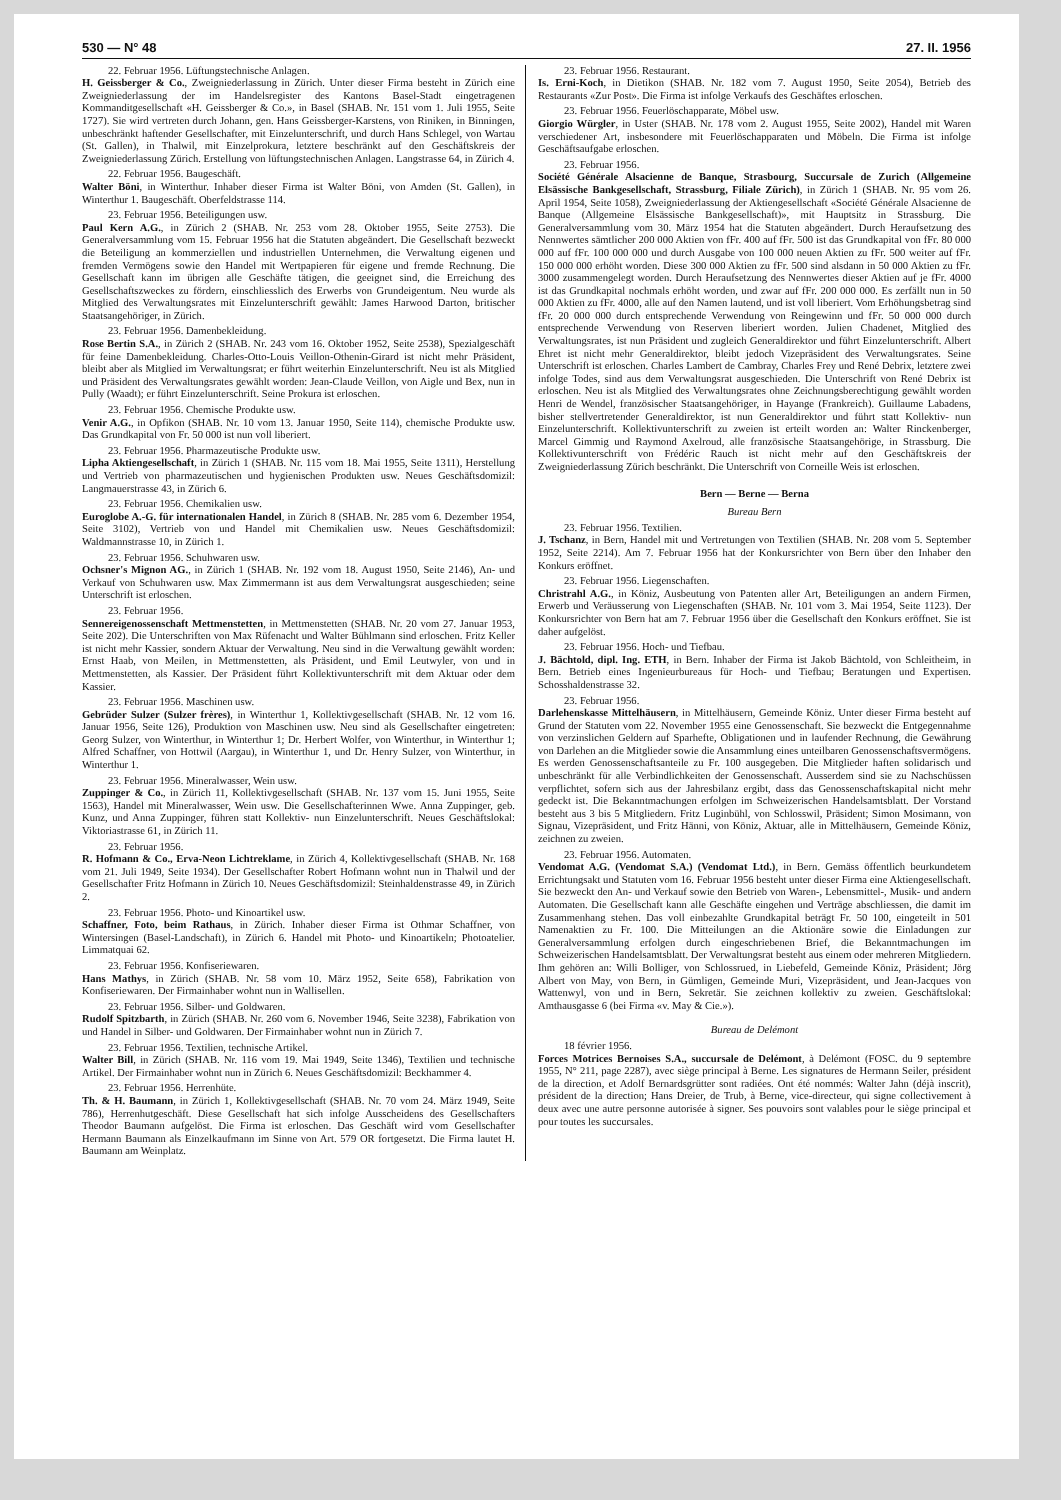530 — N° 48 27. II. 1956
22. Februar 1956. Lüftungstechnische Anlagen.
H. Geissberger & Co., Zweigniederlassung in Zürich. Unter dieser Firma besteht in Zürich eine Zweigniederlassung der im Handelsregister des Kantons Basel-Stadt eingetragenen Kommanditgesellschaft «H. Geissberger & Co.», in Basel (SHAB. Nr. 151 vom 1. Juli 1955, Seite 1727). Sie wird vertreten durch Johann, gen. Hans Geissberger-Karstens, von Riniken, in Binningen, unbeschränkt haftender Gesellschafter, mit Einzelunterschrift, und durch Hans Schlegel, von Wartau (St. Gallen), in Thalwil, mit Einzelprokura, letztere beschränkt auf den Geschäftskreis der Zweigniederlassung Zürich. Erstellung von lüftungstechnischen Anlagen. Langstrasse 64, in Zürich 4.
22. Februar 1956. Baugeschäft.
Walter Böni, in Winterthur. Inhaber dieser Firma ist Walter Böni, von Amden (St. Gallen), in Winterthur 1. Baugeschäft. Oberfeldstrasse 114.
23. Februar 1956. Beteiligungen usw.
Paul Kern A.G., in Zürich 2 (SHAB. Nr. 253 vom 28. Oktober 1955, Seite 2753). Die Generalversammlung vom 15. Februar 1956 hat die Statuten abgeändert. Die Gesellschaft bezweckt die Beteiligung an kommerziellen und industriellen Unternehmen, die Verwaltung eigenen und fremden Vermögens sowie den Handel mit Wertpapieren für eigene und fremde Rechnung. Die Gesellschaft kann im übrigen alle Geschäfte tätigen, die geeignet sind, die Erreichung des Gesellschaftszweckes zu fördern, einschliesslich des Erwerbs von Grundeigentum. Neu wurde als Mitglied des Verwaltungsrates mit Einzelunterschrift gewählt: James Harwood Darton, britischer Staatsangehöriger, in Zürich.
23. Februar 1956. Damenbekleidung.
Rose Bertin S.A., in Zürich 2 (SHAB. Nr. 243 vom 16. Oktober 1952, Seite 2538), Spezialgeschäft für feine Damenbekleidung. Charles-Otto-Louis Veillon-Othenin-Girard ist nicht mehr Präsident, bleibt aber als Mitglied im Verwaltungsrat; er führt weiterhin Einzelunterschrift. Neu ist als Mitglied und Präsident des Verwaltungsrates gewählt worden: Jean-Claude Veillon, von Aigle und Bex, nun in Pully (Waadt); er führt Einzelunterschrift. Seine Prokura ist erloschen.
23. Februar 1956. Chemische Produkte usw.
Venir A.G., in Opfikon (SHAB. Nr. 10 vom 13. Januar 1950, Seite 114), chemische Produkte usw. Das Grundkapital von Fr. 50 000 ist nun voll liberiert.
23. Februar 1956. Pharmazeutische Produkte usw.
Lipha Aktiengesellschaft, in Zürich 1 (SHAB. Nr. 115 vom 18. Mai 1955, Seite 1311), Herstellung und Vertrieb von pharmazeutischen und hygienischen Produkten usw. Neues Geschäftsdomizil: Langmauerstrasse 43, in Zürich 6.
23. Februar 1956. Chemikalien usw.
Euroglobe A.-G. für internationalen Handel, in Zürich 8 (SHAB. Nr. 285 vom 6. Dezember 1954, Seite 3102), Vertrieb von und Handel mit Chemikalien usw. Neues Geschäftsdomizil: Waldmannstrasse 10, in Zürich 1.
23. Februar 1956. Schuhwaren usw.
Ochsner's Mignon AG., in Zürich 1 (SHAB. Nr. 192 vom 18. August 1950, Seite 2146), An- und Verkauf von Schuhwaren usw. Max Zimmermann ist aus dem Verwaltungsrat ausgeschieden; seine Unterschrift ist erloschen.
23. Februar 1956.
Sennereigenossenschaft Mettmenstetten, in Mettmenstetten (SHAB. Nr. 20 vom 27. Januar 1953, Seite 202). Die Unterschriften von Max Rüfenacht und Walter Bühlmann sind erloschen. Fritz Keller ist nicht mehr Kassier, sondern Aktuar der Verwaltung. Neu sind in die Verwaltung gewählt worden: Ernst Haab, von Meilen, in Mettmenstetten, als Präsident, und Emil Leutwyler, von und in Mettmenstetten, als Kassier. Der Präsident führt Kollektivunterschrift mit dem Aktuar oder dem Kassier.
23. Februar 1956. Maschinen usw.
Gebrüder Sulzer (Sulzer frères), in Winterthur 1, Kollektivgesellschaft (SHAB. Nr. 12 vom 16. Januar 1956, Seite 126), Produktion von Maschinen usw. Neu sind als Gesellschafter eingetreten: Georg Sulzer, von Winterthur, in Winterthur 1; Dr. Herbert Wolfer, von Winterthur, in Winterthur 1; Alfred Schaffner, von Hottwil (Aargau), in Winterthur 1, und Dr. Henry Sulzer, von Winterthur, in Winterthur 1.
23. Februar 1956. Mineralwasser, Wein usw.
Zuppinger & Co., in Zürich 11, Kollektivgesellschaft (SHAB. Nr. 137 vom 15. Juni 1955, Seite 1563), Handel mit Mineralwasser, Wein usw. Die Gesellschafterinnen Wwe. Anna Zuppinger, geb. Kunz, und Anna Zuppinger, führen statt Kollektiv- nun Einzelunterschrift. Neues Geschäftslokal: Viktoriastrasse 61, in Zürich 11.
23. Februar 1956.
R. Hofmann & Co., Erva-Neon Lichtreklame, in Zürich 4, Kollektivgesellschaft (SHAB. Nr. 168 vom 21. Juli 1949, Seite 1934). Der Gesellschafter Robert Hofmann wohnt nun in Thalwil und der Gesellschafter Fritz Hofmann in Zürich 10. Neues Geschäftsdomizil: Steinhaldenstrasse 49, in Zürich 2.
23. Februar 1956. Photo- und Kinoartikel usw.
Schaffner, Foto, beim Rathaus, in Zürich. Inhaber dieser Firma ist Othmar Schaffner, von Wintersingen (Basel-Landschaft), in Zürich 6. Handel mit Photo- und Kinoartikeln; Photoatelier. Limmatquai 62.
23. Februar 1956. Konfiseriewaren.
Hans Mathys, in Zürich (SHAB. Nr. 58 vom 10. März 1952, Seite 658), Fabrikation von Konfiseriewaren. Der Firmainhaber wohnt nun in Wallisellen.
23. Februar 1956. Silber- und Goldwaren.
Rudolf Spitzbarth, in Zürich (SHAB. Nr. 260 vom 6. November 1946, Seite 3238), Fabrikation von und Handel in Silber- und Goldwaren. Der Firmainhaber wohnt nun in Zürich 7.
23. Februar 1956. Textilien, technische Artikel.
Walter Bill, in Zürich (SHAB. Nr. 116 vom 19. Mai 1949, Seite 1346), Textilien und technische Artikel. Der Firmainhaber wohnt nun in Zürich 6. Neues Geschäftsdomizil: Beckhammer 4.
23. Februar 1956. Herrenhüte.
Th. & H. Baumann, in Zürich 1, Kollektivgesellschaft (SHAB. Nr. 70 vom 24. März 1949, Seite 786), Herrenhutgeschäft. Diese Gesellschaft hat sich infolge Ausscheidens des Gesellschafters Theodor Baumann aufgelöst. Die Firma ist erloschen. Das Geschäft wird vom Gesellschafter Hermann Baumann als Einzelkaufmann im Sinne von Art. 579 OR fortgesetzt. Die Firma lautet H. Baumann am Weinplatz.
23. Februar 1956. Restaurant.
Is. Erni-Koch, in Dietikon (SHAB. Nr. 182 vom 7. August 1950, Seite 2054), Betrieb des Restaurants «Zur Post». Die Firma ist infolge Verkaufs des Geschäftes erloschen.
23. Februar 1956. Feuerlöschapparate, Möbel usw.
Giorgio Würgler, in Uster (SHAB. Nr. 178 vom 2. August 1955, Seite 2002), Handel mit Waren verschiedener Art, insbesondere mit Feuerlöschapparaten und Möbeln. Die Firma ist infolge Geschäftsaufgabe erloschen.
23. Februar 1956.
Société Générale Alsacienne de Banque, Strasbourg, Succursale de Zurich (Allgemeine Elsässische Bankgesellschaft, Strassburg, Filiale Zürich), in Zürich 1 (SHAB. Nr. 95 vom 26. April 1954, Seite 1058), Zweigniederlassung der Aktiengesellschaft «Société Générale Alsacienne de Banque (Allgemeine Elsässische Bankgesellschaft)», mit Hauptsitz in Strassburg. Die Generalversammlung vom 30. März 1954 hat die Statuten abgeändert. Durch Heraufsetzung des Nennwertes sämtlicher 200 000 Aktien von fFr. 400 auf fFr. 500 ist das Grundkapital von fFr. 80 000 000 auf fFr. 100 000 000 und durch Ausgabe von 100 000 neuen Aktien zu fFr. 500 weiter auf fFr. 150 000 000 erhöht worden. Diese 300 000 Aktien zu fFr. 500 sind alsdann in 50 000 Aktien zu fFr. 3000 zusammengelegt worden. Durch Heraufsetzung des Nennwertes dieser Aktien auf je fFr. 4000 ist das Grundkapital nochmals erhöht worden, und zwar auf fFr. 200 000 000. Es zerfällt nun in 50 000 Aktien zu fFr. 4000, alle auf den Namen lautend, und ist voll liberiert. Vom Erhöhungsbetrag sind fFr. 20 000 000 durch entsprechende Verwendung von Reingewinn und fFr. 50 000 000 durch entsprechende Verwendung von Reserven liberiert worden. Julien Chadenet, Mitglied des Verwaltungsrates, ist nun Präsident und zugleich Generaldirektor und führt Einzelunterschrift. Albert Ehret ist nicht mehr Generaldirektor, bleibt jedoch Vizepräsident des Verwaltungsrates. Seine Unterschrift ist erloschen. Charles Lambert de Cambray, Charles Frey und René Debrix, letztere zwei infolge Todes, sind aus dem Verwaltungsrat ausgeschieden. Die Unterschrift von René Debrix ist erloschen. Neu ist als Mitglied des Verwaltungsrates ohne Zeichnungsberechtigung gewählt worden Henri de Wendel, französischer Staatsangehöriger, in Hayange (Frankreich). Guillaume Labadens, bisher stellvertretender Generaldirektor, ist nun Generaldirektor und führt statt Kollektiv- nun Einzelunterschrift. Kollektivunterschrift zu zweien ist erteilt worden an: Walter Rinckenberger, Marcel Gimmig und Raymond Axelroud, alle französische Staatsangehörige, in Strassburg. Die Kollektivunterschrift von Frédéric Rauch ist nicht mehr auf den Geschäftskreis der Zweigniederlassung Zürich beschränkt. Die Unterschrift von Corneille Weis ist erloschen.
Bern — Berne — Berna
Bureau Bern
23. Februar 1956. Textilien.
J. Tschanz, in Bern, Handel mit und Vertretungen von Textilien (SHAB. Nr. 208 vom 5. September 1952, Seite 2214). Am 7. Februar 1956 hat der Konkursrichter von Bern über den Inhaber den Konkurs eröffnet.
23. Februar 1956. Liegenschaften.
Christrahl A.G., in Köniz, Ausbeutung von Patenten aller Art, Beteiligungen an andern Firmen, Erwerb und Veräusserung von Liegenschaften (SHAB. Nr. 101 vom 3. Mai 1954, Seite 1123). Der Konkursrichter von Bern hat am 7. Februar 1956 über die Gesellschaft den Konkurs eröffnet. Sie ist daher aufgelöst.
23. Februar 1956. Hoch- und Tiefbau.
J. Bächtold, dipl. Ing. ETH, in Bern. Inhaber der Firma ist Jakob Bächtold, von Schleitheim, in Bern. Betrieb eines Ingenieurbureaus für Hoch- und Tiefbau; Beratungen und Expertisen. Schosshaldenstrasse 32.
23. Februar 1956.
Darlehenskasse Mittelhäusern, in Mittelhäusern, Gemeinde Köniz. Unter dieser Firma besteht auf Grund der Statuten vom 22. November 1955 eine Genossenschaft. Sie bezweckt die Entgegennahme von verzinslichen Geldern auf Sparhefte, Obligationen und in laufender Rechnung, die Gewährung von Darlehen an die Mitglieder sowie die Ansammlung eines unteilbaren Genossenschaftsvermögens. Es werden Genossenschaftsanteile zu Fr. 100 ausgegeben. Die Mitglieder haften solidarisch und unbeschränkt für alle Verbindlichkeiten der Genossenschaft. Ausserdem sind sie zu Nachschüssen verpflichtet, sofern sich aus der Jahresbilanz ergibt, dass das Genossenschaftskapital nicht mehr gedeckt ist. Die Bekanntmachungen erfolgen im Schweizerischen Handelsamtsblatt. Der Vorstand besteht aus 3 bis 5 Mitgliedern. Fritz Luginbühl, von Schlosswil, Präsident; Simon Mosimann, von Signau, Vizepräsident, und Fritz Hänni, von Köniz, Aktuar, alle in Mittelhäusern, Gemeinde Köniz, zeichnen zu zweien.
23. Februar 1956. Automaten.
Vendomat A.G. (Vendomat S.A.) (Vendomat Ltd.), in Bern. Gemäss öffentlich beurkundetem Errichtungsakt und Statuten vom 16. Februar 1956 besteht unter dieser Firma eine Aktiengesellschaft. Sie bezweckt den An- und Verkauf sowie den Betrieb von Waren-, Lebensmittel-, Musik- und andern Automaten. Die Gesellschaft kann alle Geschäfte eingehen und Verträge abschliessen, die damit im Zusammenhang stehen. Das voll einbezahlte Grundkapital beträgt Fr. 50 100, eingeteilt in 501 Namenaktien zu Fr. 100. Die Mitteilungen an die Aktionäre sowie die Einladungen zur Generalversammlung erfolgen durch eingeschriebenen Brief, die Bekanntmachungen im Schweizerischen Handelsamtsblatt. Der Verwaltungsrat besteht aus einem oder mehreren Mitgliedern. Ihm gehören an: Willi Bolliger, von Schlossrued, in Liebefeld, Gemeinde Köniz, Präsident; Jörg Albert von May, von Bern, in Gümligen, Gemeinde Muri, Vizepräsident, und Jean-Jacques von Wattenwyl, von und in Bern, Sekretär. Sie zeichnen kollektiv zu zweien. Geschäftslokal: Amthausgasse 6 (bei Firma «v. May & Cie.»).
Bureau de Delémont
18 février 1956.
Forces Motrices Bernoises S.A., succursale de Delémont, à Delémont (FOSC. du 9 septembre 1955, N° 211, page 2287), avec siège principal à Berne. Les signatures de Hermann Seiler, président de la direction, et Adolf Bernardsgrütter sont radiées. Ont été nommés: Walter Jahn (déjà inscrit), président de la direction; Hans Dreier, de Trub, à Berne, vice-directeur, qui signe collectivement à deux avec une autre personne autorisée à signer. Ses pouvoirs sont valables pour le siège principal et pour toutes les succursales.